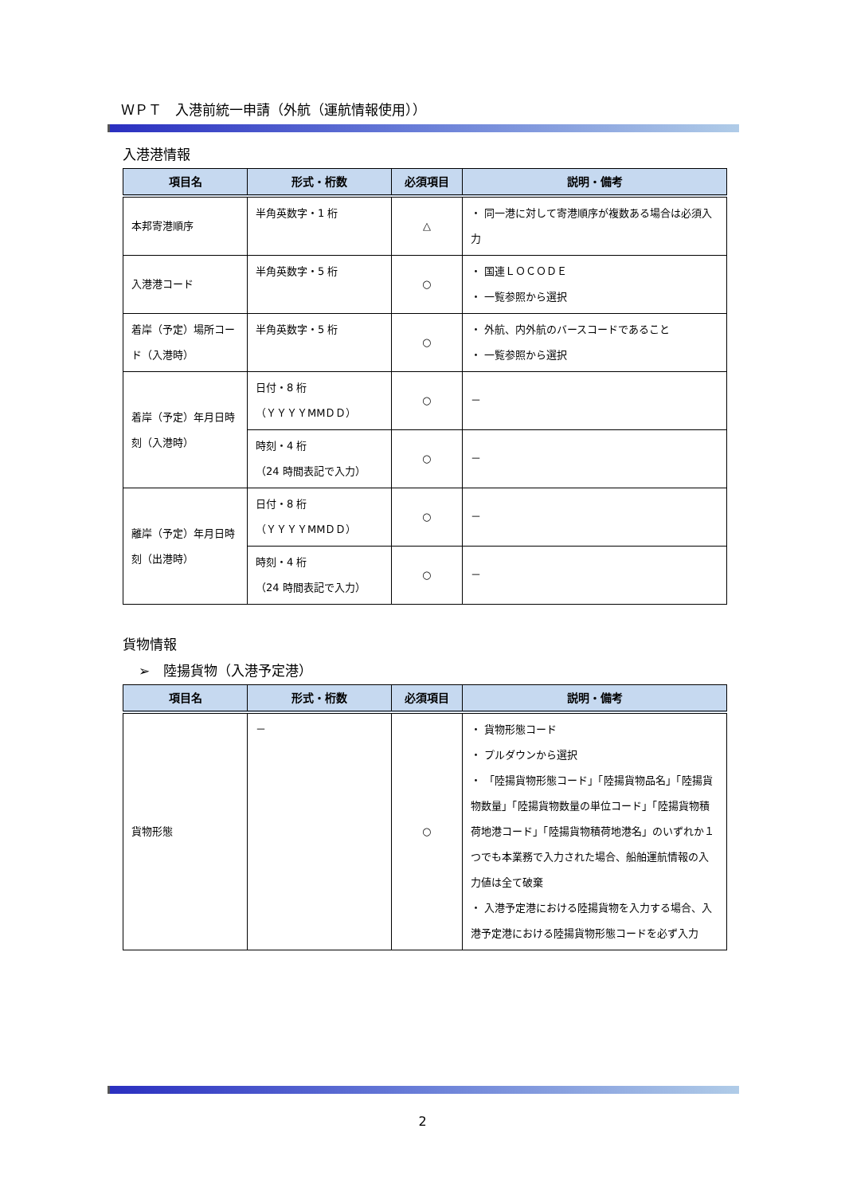ＷＰＴ　入港前統一申請（外航（運航情報使用））
入港港情報
| 項目名 | 形式・桁数 | 必須項目 | 説明・備考 |
| --- | --- | --- | --- |
| 本邦寄港順序 | 半角英数字・1 桁 | △ | ・ 同一港に対して寄港順序が複数ある場合は必須入力 |
| 入港港コード | 半角英数字・5 桁 | ○ | ・ 国連ＬＯＣＯＤＥ ・ 一覧参照から選択 |
| 着岸（予定）場所コード（入港時） | 半角英数字・5 桁 | ○ | ・ 外航、内外航のバースコードであること ・ 一覧参照から選択 |
| 着岸（予定）年月日時刻（入港時） | 日付・8 桁 （ＹＹＹＹMMＤＤ） | ○ | － |
| | 時刻・4 桁 （24 時間表記で入力） | ○ | － |
| 離岸（予定）年月日時刻（出港時） | 日付・8 桁 （ＹＹＹＹMMＤＤ） | ○ | － |
| | 時刻・4 桁 （24 時間表記で入力） | ○ | － |
貨物情報
➢　陸揚貨物（入港予定港）
| 項目名 | 形式・桁数 | 必須項目 | 説明・備考 |
| --- | --- | --- | --- |
| 貨物形態 | － | ○ | ・ 貨物形態コード ・ プルダウンから選択 ・ 「陸揚貨物形態コード」「陸揚貨物品名」「陸揚貨物数量」「陸揚貨物数量の単位コード」「陸揚貨物積荷地港コード」「陸揚貨物積荷地港名」のいずれか１つでも本業務で入力された場合、船舶運航情報の入力値は全て破棄 ・ 入港予定港における陸揚貨物を入力する場合、入港予定港における陸揚貨物形態コードを必ず入力 |
2